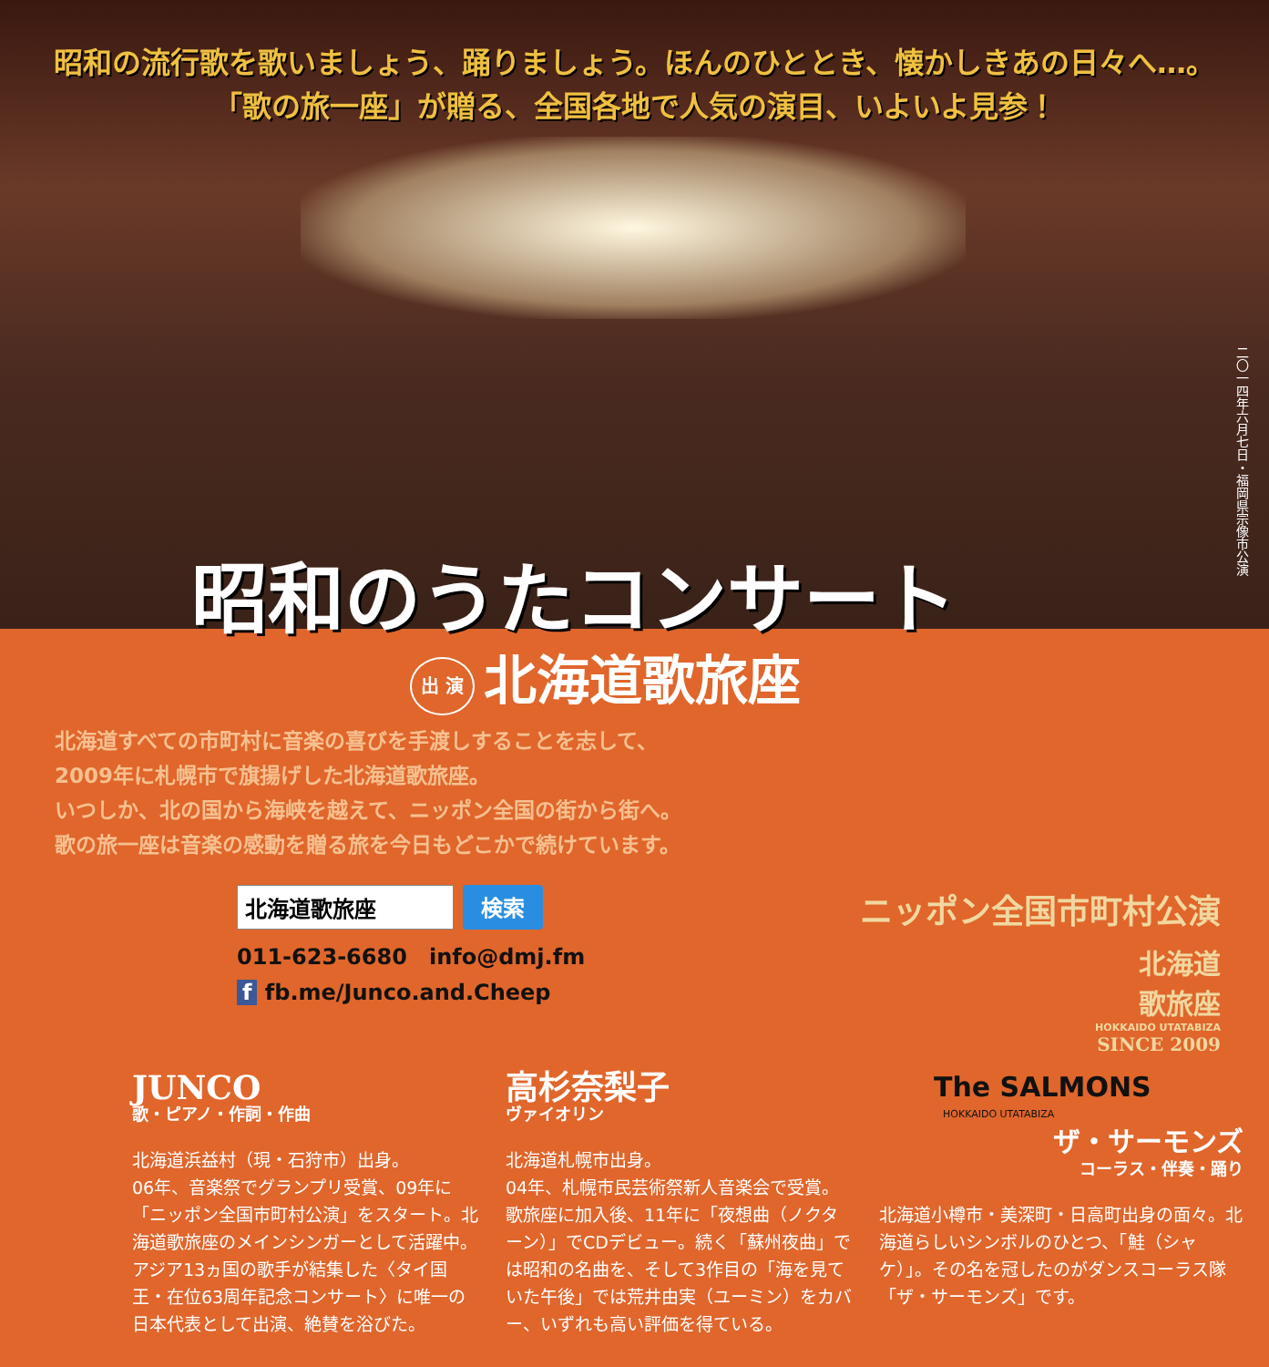昭和の流行歌を歌いましょう、踊りましょう。ほんのひととき、懐かしきあの日々へ…。
「歌の旅一座」が贈る、全国各地で人気の演目、いよいよ見参！
二〇一四年六月七日・福岡県宗像市公演
昭和のうたコンサート
出 演 北海道歌旅座
北海道すべての市町村に音楽の喜びを手渡しすることを志して、
2009年に札幌市で旗揚げした北海道歌旅座。
いつしか、北の国から海峡を越えて、ニッポン全国の街から街へ。
歌の旅一座は音楽の感動を贈る旅を今日もどこかで続けています。
北海道歌旅座 検索
011-623-6680　info@dmj.fm
f fb.me/Junco.and.Cheep
ニッポン全国市町村公演
北海道
歌旅座
HOKKAIDO UTATABIZA
SINCE 2009
JUNCO
歌・ピアノ・作詞・作曲
北海道浜益村（現・石狩市）出身。
06年、音楽祭でグランプリ受賞、09年に「ニッポン全国市町村公演」をスタート。北海道歌旅座のメインシンガーとして活躍中。アジア13ヵ国の歌手が結集した〈タイ国王・在位63周年記念コンサート〉に唯一の日本代表として出演、絶賛を浴びた。
高杉奈梨子
ヴァイオリン
北海道札幌市出身。
04年、札幌市民芸術祭新人音楽会で受賞。歌旅座に加入後、11年に「夜想曲（ノクターン）」でCDデビュー。続く「蘇州夜曲」では昭和の名曲を、そして3作目の「海を見ていた午後」では荒井由実（ユーミン）をカバー、いずれも高い評価を得ている。
The SALMONS
HOKKAIDO UTATABIZA
ザ・サーモンズ
コーラス・伴奏・踊り
北海道小樽市・美深町・日高町出身の面々。北海道らしいシンボルのひとつ、「鮭（シャケ）」。その名を冠したのがダンスコーラス隊「ザ・サーモンズ」です。